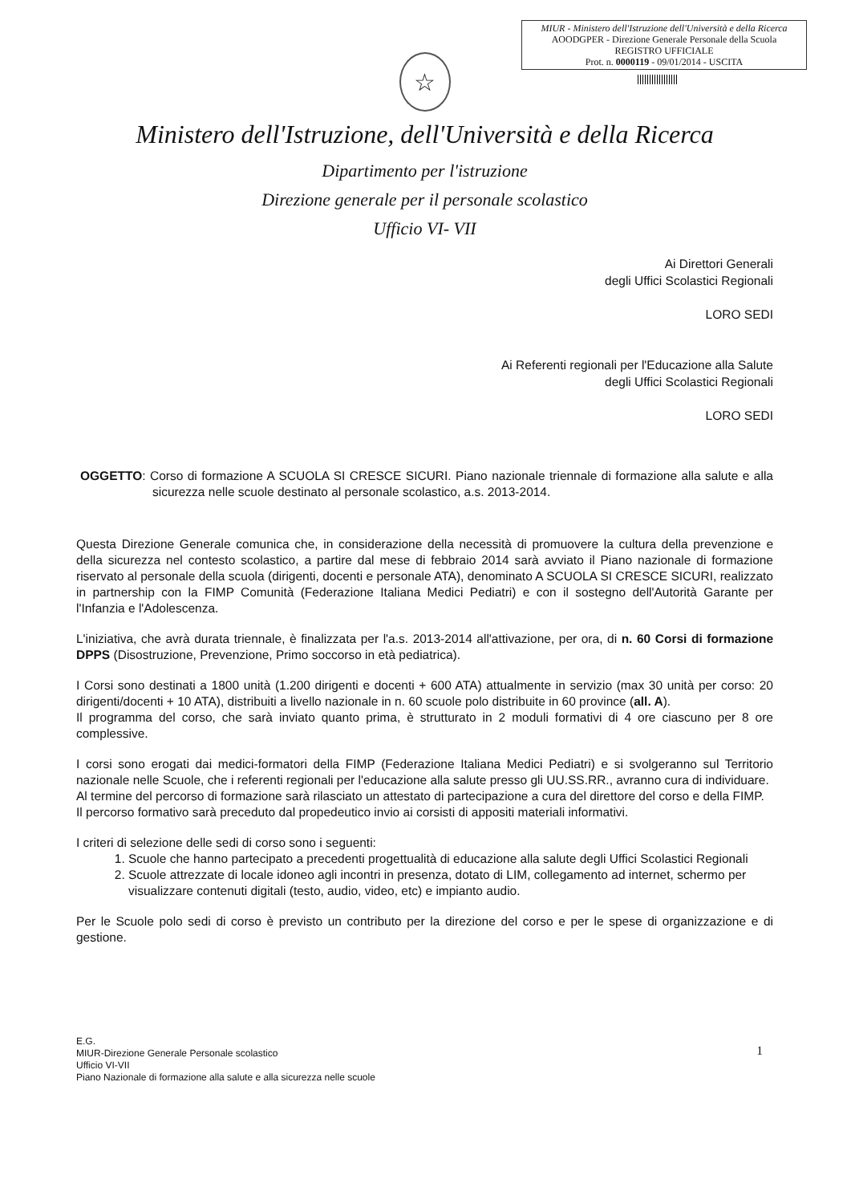MIUR - Ministero dell'Istruzione dell'Università e della Ricerca
AOODGPER - Direzione Generale Personale della Scuola
REGISTRO UFFICIALE
Prot. n. 0000119 - 09/01/2014 - USCITA
☆
Ministero dell'Istruzione, dell'Università e della Ricerca
Dipartimento per l'istruzione
Direzione generale per il personale scolastico
Ufficio VI- VII
Ai Direttori Generali
degli Uffici Scolastici Regionali
LORO SEDI
Ai Referenti regionali per l'Educazione alla Salute
degli Uffici Scolastici Regionali
LORO SEDI
OGGETTO: Corso di formazione A SCUOLA SI CRESCE SICURI. Piano nazionale triennale di formazione alla salute e alla sicurezza nelle scuole destinato al personale scolastico, a.s. 2013-2014.
Questa Direzione Generale comunica che, in considerazione della necessità di promuovere la cultura della prevenzione e della sicurezza nel contesto scolastico, a partire dal mese di febbraio 2014 sarà avviato il Piano nazionale di formazione riservato al personale della scuola (dirigenti, docenti e personale ATA), denominato A SCUOLA SI CRESCE SICURI, realizzato in partnership con la FIMP Comunità (Federazione Italiana Medici Pediatri) e con il sostegno dell'Autorità Garante per l'Infanzia e l'Adolescenza.
L'iniziativa, che avrà durata triennale, è finalizzata per l'a.s. 2013-2014 all'attivazione, per ora, di n. 60 Corsi di formazione DPPS (Disostruzione, Prevenzione, Primo soccorso in età pediatrica).
I Corsi sono destinati a 1800 unità (1.200 dirigenti e docenti + 600 ATA) attualmente in servizio (max 30 unità per corso: 20 dirigenti/docenti + 10 ATA), distribuiti a livello nazionale in n. 60 scuole polo distribuite in 60 province (all. A).
Il programma del corso, che sarà inviato quanto prima, è strutturato in 2 moduli formativi di 4 ore ciascuno per 8 ore complessive.
I corsi sono erogati dai medici-formatori della FIMP (Federazione Italiana Medici Pediatri) e si svolgeranno sul Territorio nazionale nelle Scuole, che i referenti regionali per l'educazione alla salute presso gli UU.SS.RR., avranno cura di individuare.
Al termine del percorso di formazione sarà rilasciato un attestato di partecipazione a cura del direttore del corso e della FIMP.
Il percorso formativo sarà preceduto dal propedeutico invio ai corsisti di appositi materiali informativi.
I criteri di selezione delle sedi di corso sono i seguenti:
1. Scuole che hanno partecipato a precedenti progettualità di educazione alla salute degli Uffici Scolastici Regionali
2. Scuole attrezzate di locale idoneo agli incontri in presenza, dotato di LIM, collegamento ad internet, schermo per visualizzare contenuti digitali (testo, audio, video, etc) e impianto audio.
Per le Scuole polo sedi di corso è previsto un contributo per la direzione del corso e per le spese di organizzazione e di gestione.
E.G.
MIUR-Direzione Generale Personale scolastico
Ufficio VI-VII
Piano Nazionale di formazione alla salute e alla sicurezza nelle scuole
1